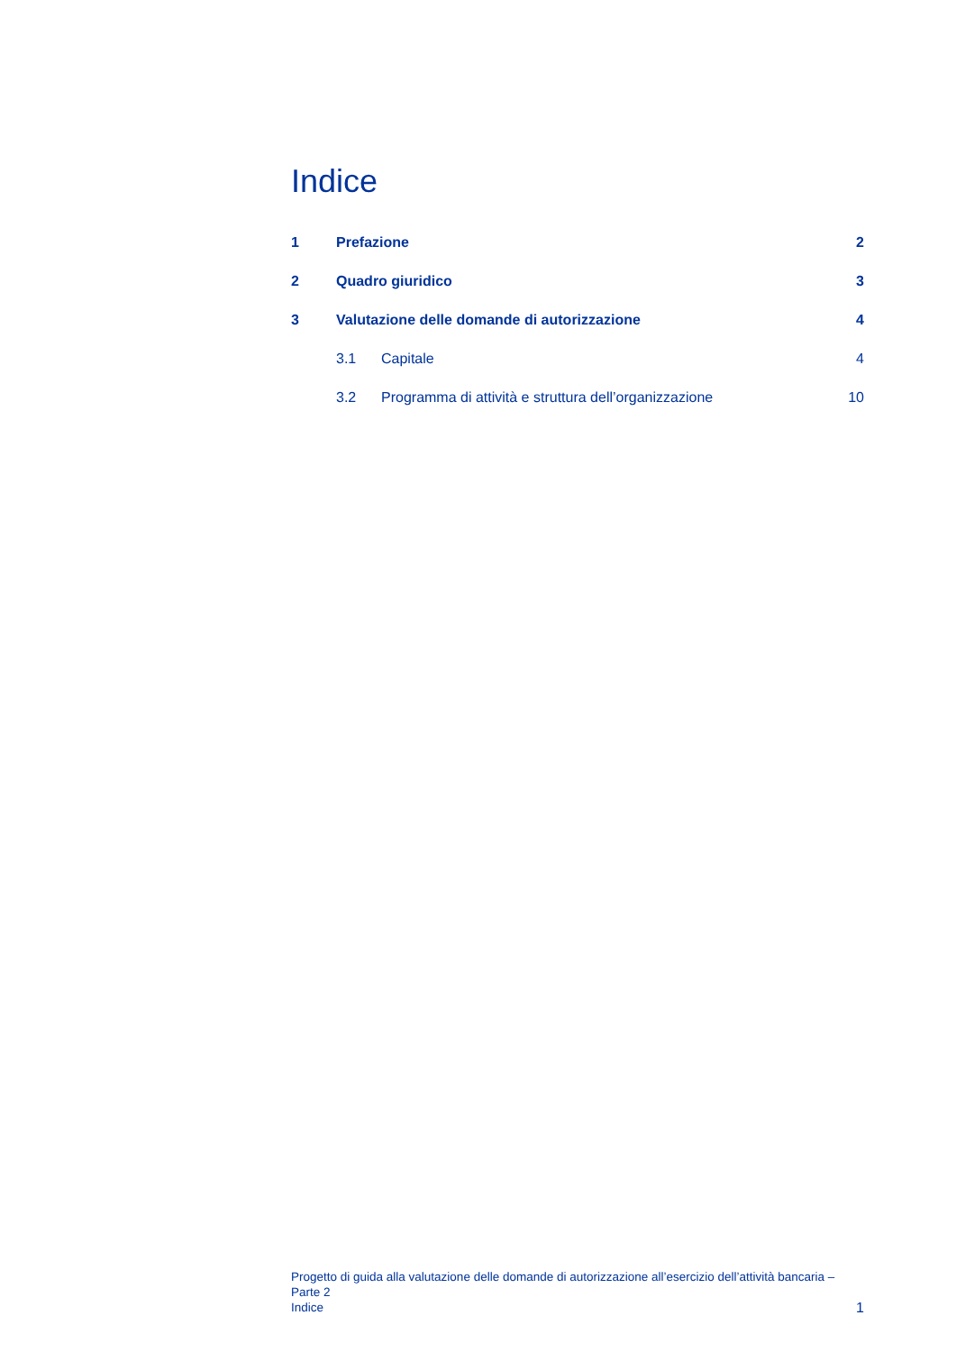Indice
1 Prefazione 2
2 Quadro giuridico 3
3 Valutazione delle domande di autorizzazione 4
3.1 Capitale 4
3.2 Programma di attività e struttura dell’organizzazione 10
Progetto di guida alla valutazione delle domande di autorizzazione all’esercizio dell’attività bancaria – Parte 2
Indice
1